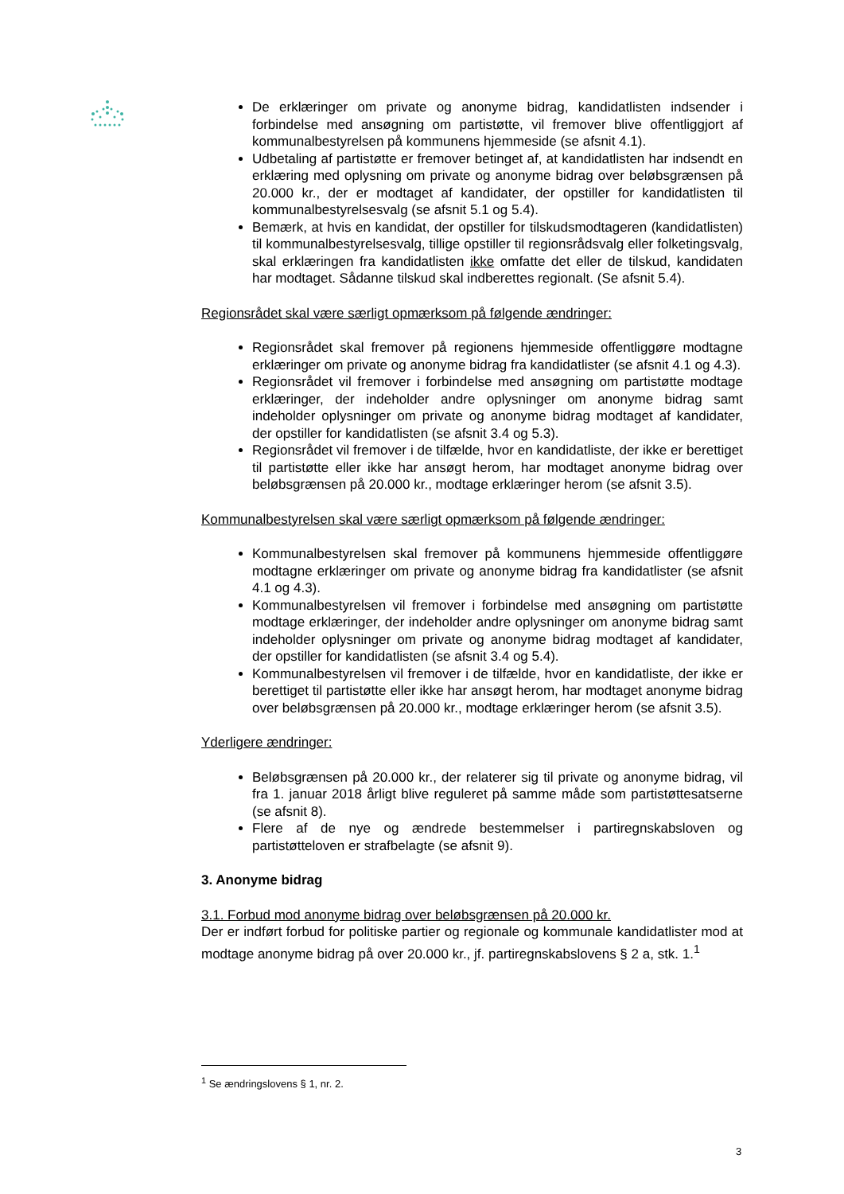De erklæringer om private og anonyme bidrag, kandidatlisten indsender i forbindelse med ansøgning om partistøtte, vil fremover blive offentliggjort af kommunalbestyrelsen på kommunens hjemmeside (se afsnit 4.1).
Udbetaling af partistøtte er fremover betinget af, at kandidatlisten har indsendt en erklæring med oplysning om private og anonyme bidrag over beløbsgrænsen på 20.000 kr., der er modtaget af kandidater, der opstiller for kandidatlisten til kommunalbestyrelsesvalg (se afsnit 5.1 og 5.4).
Bemærk, at hvis en kandidat, der opstiller for tilskudsmodtageren (kandidatlisten) til kommunalbestyrelsesvalg, tillige opstiller til regionsrådsvalg eller folketingsvalg, skal erklæringen fra kandidatlisten ikke omfatte det eller de tilskud, kandidaten har modtaget. Sådanne tilskud skal indberettes regionalt. (Se afsnit 5.4).
Regionsrådet skal være særligt opmærksom på følgende ændringer:
Regionsrådet skal fremover på regionens hjemmeside offentliggøre modtagne erklæringer om private og anonyme bidrag fra kandidatlister (se afsnit 4.1 og 4.3).
Regionsrådet vil fremover i forbindelse med ansøgning om partistøtte modtage erklæringer, der indeholder andre oplysninger om anonyme bidrag samt indeholder oplysninger om private og anonyme bidrag modtaget af kandidater, der opstiller for kandidatlisten (se afsnit 3.4 og 5.3).
Regionsrådet vil fremover i de tilfælde, hvor en kandidatliste, der ikke er berettiget til partistøtte eller ikke har ansøgt herom, har modtaget anonyme bidrag over beløbsgrænsen på 20.000 kr., modtage erklæringer herom (se afsnit 3.5).
Kommunalbestyrelsen skal være særligt opmærksom på følgende ændringer:
Kommunalbestyrelsen skal fremover på kommunens hjemmeside offentliggøre modtagne erklæringer om private og anonyme bidrag fra kandidatlister (se afsnit 4.1 og 4.3).
Kommunalbestyrelsen vil fremover i forbindelse med ansøgning om partistøtte modtage erklæringer, der indeholder andre oplysninger om anonyme bidrag samt indeholder oplysninger om private og anonyme bidrag modtaget af kandidater, der opstiller for kandidatlisten (se afsnit 3.4 og 5.4).
Kommunalbestyrelsen vil fremover i de tilfælde, hvor en kandidatliste, der ikke er berettiget til partistøtte eller ikke har ansøgt herom, har modtaget anonyme bidrag over beløbsgrænsen på 20.000 kr., modtage erklæringer herom (se afsnit 3.5).
Yderligere ændringer:
Beløbsgrænsen på 20.000 kr., der relaterer sig til private og anonyme bidrag, vil fra 1. januar 2018 årligt blive reguleret på samme måde som partistøttesatserne (se afsnit 8).
Flere af de nye og ændrede bestemmelser i partiregnskabsloven og partistøtteloven er strafbelagte (se afsnit 9).
3. Anonyme bidrag
3.1. Forbud mod anonyme bidrag over beløbsgrænsen på 20.000 kr.
Der er indført forbud for politiske partier og regionale og kommunale kandidatlister mod at modtage anonyme bidrag på over 20.000 kr., jf. partiregnskabslovens § 2 a, stk. 1.<sup>1</sup>
<sup>1</sup> Se ændringslovens § 1, nr. 2.
3